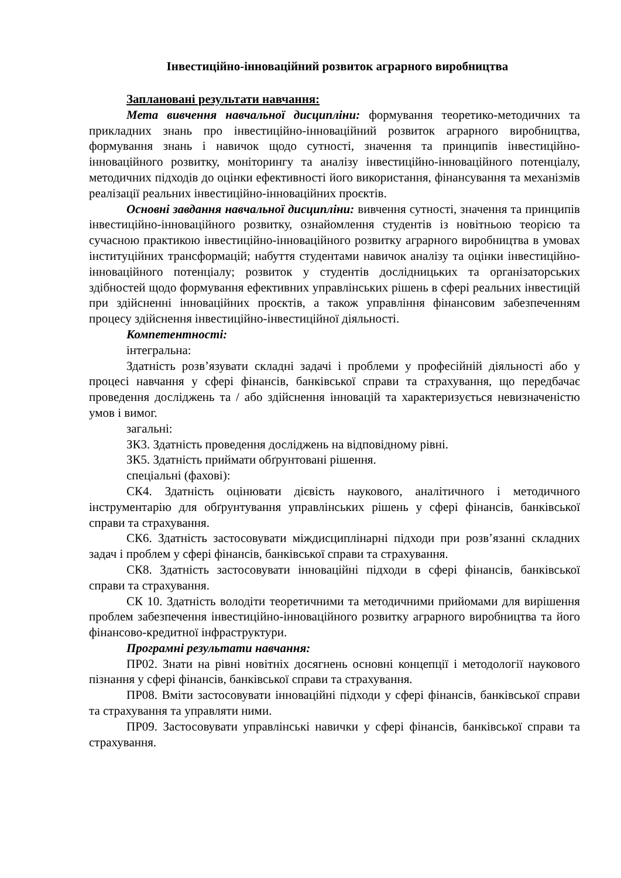Інвестиційно-інноваційний розвиток аграрного виробництва
Заплановані результати навчання:
Мета вивчення навчальної дисципліни: формування теоретико-методичних та прикладних знань про інвестиційно-інноваційний розвиток аграрного виробництва, формування знань і навичок щодо сутності, значення та принципів інвестиційно-інноваційного розвитку, моніторингу та аналізу інвестиційно-інноваційного потенціалу, методичних підходів до оцінки ефективності його використання, фінансування та механізмів реалізації реальних інвестиційно-інноваційних проєктів.
Основні завдання навчальної дисципліни: вивчення сутності, значення та принципів інвестиційно-інноваційного розвитку, ознайомлення студентів із новітньою теорією та сучасною практикою інвестиційно-інноваційного розвитку аграрного виробництва в умовах інституційних трансформацій; набуття студентами навичок аналізу та оцінки інвестиційно-інноваційного потенціалу; розвиток у студентів дослідницьких та організаторських здібностей щодо формування ефективних управлінських рішень в сфері реальних інвестицій при здійсненні інноваційних проєктів, а також управління фінансовим забезпеченням процесу здійснення інвестиційно-інвестиційної діяльності.
Компетентності:
інтегральна:
Здатність розв’язувати складні задачі і проблеми у професійній діяльності або у процесі навчання у сфері фінансів, банківської справи та страхування, що передбачає проведення досліджень та / або здійснення інновацій та характеризується невизначеністю умов і вимог.
загальні:
ЗК3. Здатність проведення досліджень на відповідному рівні.
ЗК5. Здатність приймати обґрунтовані рішення.
спеціальні (фахові):
СК4. Здатність оцінювати дієвість наукового, аналітичного і методичного інструментарію для обґрунтування управлінських рішень у сфері фінансів, банківської справи та страхування.
СК6. Здатність застосовувати міждисциплінарні підходи при розв’язанні складних задач і проблем у сфері фінансів, банківської справи та страхування.
СК8. Здатність застосовувати інноваційні підходи в сфері фінансів, банківської справи та страхування.
СК 10. Здатність володіти теоретичними та методичними прийомами для вирішення проблем забезпечення інвестиційно-інноваційного розвитку аграрного виробництва та його фінансово-кредитної інфраструктури.
Програмні результати навчання:
ПР02. Знати на рівні новітніх досягнень основні концепції і методології наукового пізнання у сфері фінансів, банківської справи та страхування.
ПР08. Вміти застосовувати інноваційні підходи у сфері фінансів, банківської справи та страхування та управляти ними.
ПР09. Застосовувати управлінські навички у сфері фінансів, банківської справи та страхування.